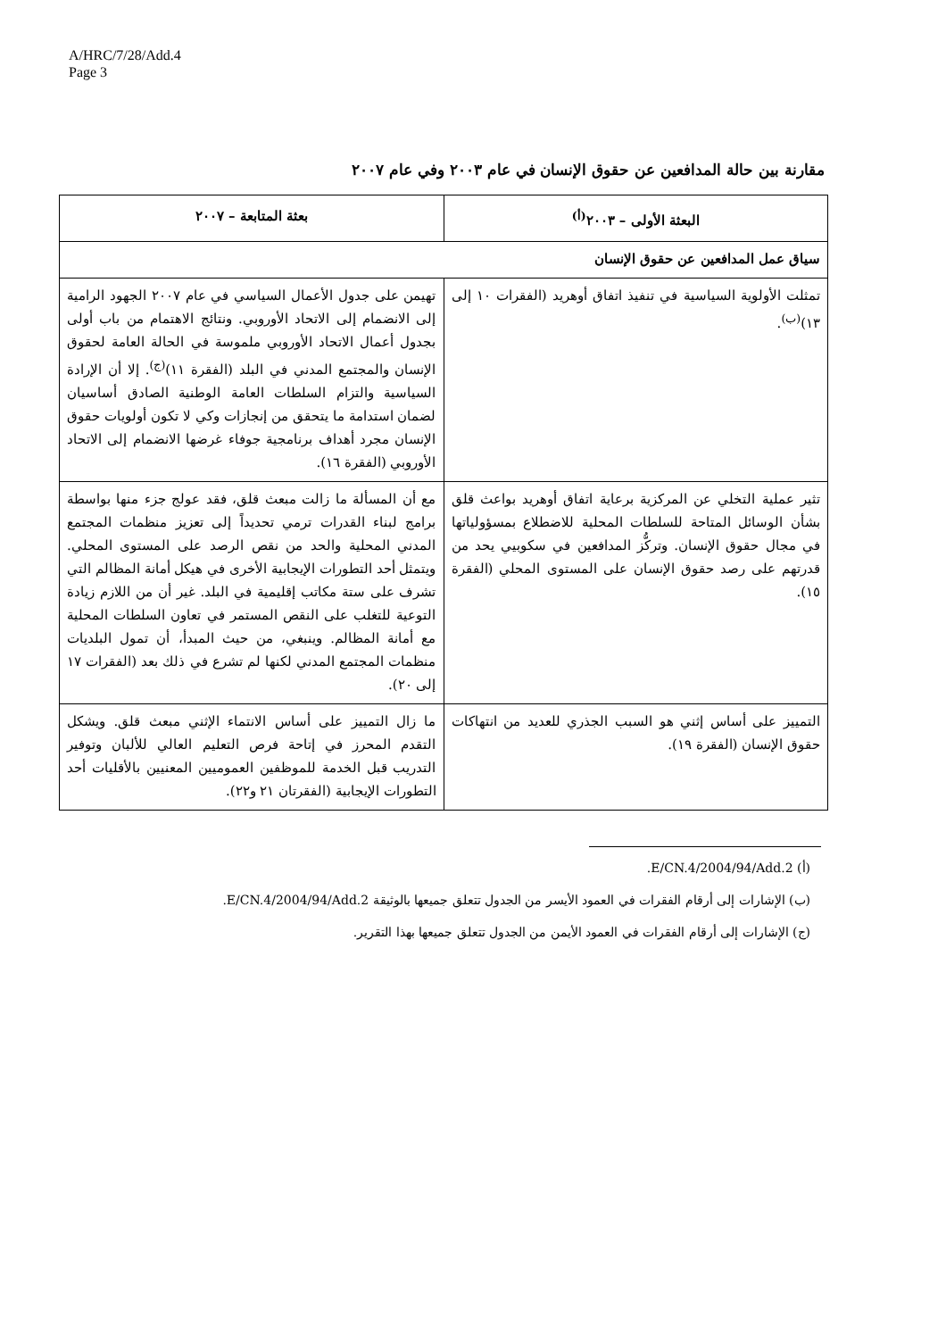A/HRC/7/28/Add.4
Page 3
مقارنة بين حالة المدافعين عن حقوق الإنسان في عام ٢٠٠٣ وفي عام ٢٠٠٧
| البعثة الأولى – ٢٠٠٣<sup>(أ)</sup> | بعثة المتابعة – ٢٠٠٧ |
| --- | --- |
| سياق عمل المدافعين عن حقوق الإنسان | |
| تمثلت الأولوية السياسية في تنفيذ اتفاق أوهريد (الفقرات ١٠ إلى ١٣)<sup>(ب)</sup>. | تهيمن على جدول الأعمال السياسي في عام ٢٠٠٧ الجهود الرامية إلى الانضمام إلى الاتحاد الأوروبي. ونتائج الاهتمام من باب أولى بجدول أعمال الاتحاد الأوروبي ملموسة في الحالة العامة لحقوق الإنسان والمجتمع المدني في البلد (الفقرة ١١)<sup>(ج)</sup>. إلا أن الإرادة السياسية والتزام السلطات العامة الوطنية الصادق أساسيان لضمان استدامة ما يتحقق من إنجازات وكي لا تكون أولويات حقوق الإنسان مجرد أهداف برنامجية جوفاء غرضها الانضمام إلى الاتحاد الأوروبي (الفقرة ١٦). |
| تثير عملية التخلي عن المركزية برعاية اتفاق أوهريد بواعث قلق بشأن الوسائل المتاحة للسلطات المحلية للاضطلاع بمسؤولياتها في مجال حقوق الإنسان. وتركُّز المدافعين في سكوبيي يحد من قدرتهم على رصد حقوق الإنسان على المستوى المحلي (الفقرة ١٥). | مع أن المسألة ما زالت مبعث قلق، فقد عولج جزء منها بواسطة برامج لبناء القدرات ترمي تحديداً إلى تعزيز منظمات المجتمع المدني المحلية والحد من نقص الرصد على المستوى المحلي. ويتمثل أحد التطورات الإيجابية الأخرى في هيكل أمانة المظالم التي تشرف على ستة مكاتب إقليمية في البلد. غير أن من اللازم زيادة التوعية للتغلب على النقص المستمر في تعاون السلطات المحلية مع أمانة المظالم. وينبغي، من حيث المبدأ، أن تمول البلديات منظمات المجتمع المدني لكنها لم تشرع في ذلك بعد (الفقرات ١٧ إلى ٢٠). |
| التمييز على أساس إثني هو السبب الجذري للعديد من انتهاكات حقوق الإنسان (الفقرة ١٩). | ما زال التمييز على أساس الانتماء الإثني مبعث قلق. ويشكل التقدم المحرز في إتاحة فرص التعليم العالي للألبان وتوفير التدريب قبل الخدمة للموظفين العموميين المعنيين بالأقليات أحد التطورات الإيجابية (الفقرتان ٢١ و٢٢). |
(أ) E/CN.4/2004/94/Add.2.
(ب) الإشارات إلى أرقام الفقرات في العمود الأيسر من الجدول تتعلق جميعها بالوثيقة E/CN.4/2004/94/Add.2.
(ج) الإشارات إلى أرقام الفقرات في العمود الأيمن من الجدول تتعلق جميعها بهذا التقرير.